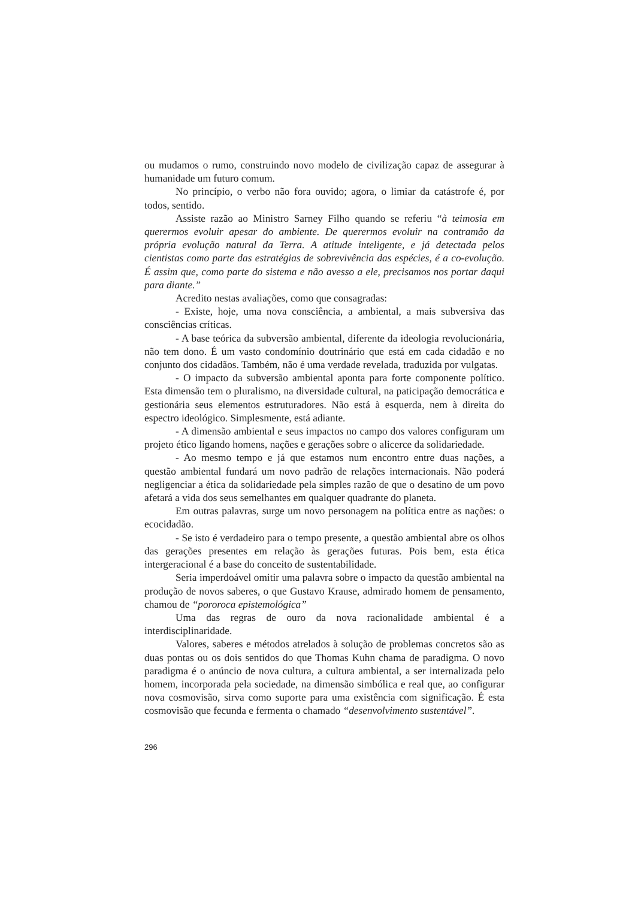ou mudamos o rumo, construindo novo modelo de civilização capaz de assegurar à humanidade um futuro comum.
No princípio, o verbo não fora ouvido; agora, o limiar da catástrofe é, por todos, sentido.
Assiste razão ao Ministro Sarney Filho quando se referiu “à teimosia em querermos evoluir apesar do ambiente. De querermos evoluir na contramão da própria evolução natural da Terra. A atitude inteligente, e já detectada pelos cientistas como parte das estratégias de sobrevivência das espécies, é a co-evolução. É assim que, como parte do sistema e não avesso a ele, precisamos nos portar daqui para diante.”
Acredito nestas avaliações, como que consagradas:
- Existe, hoje, uma nova consciência, a ambiental, a mais subversiva das consciências críticas.
- A base teórica da subversão ambiental, diferente da ideologia revolucionária, não tem dono. É um vasto condomínio doutrinário que está em cada cidadão e no conjunto dos cidadãos. Também, não é uma verdade revelada, traduzida por vulgatas.
- O impacto da subversão ambiental aponta para forte componente político. Esta dimensão tem o pluralismo, na diversidade cultural, na paticipação democrática e gestionária seus elementos estruturadores. Não está à esquerda, nem à direita do espectro ideológico. Simplesmente, está adiante.
- A dimensão ambiental e seus impactos no campo dos valores configuram um projeto ético ligando homens, nações e gerações sobre o alicerce da solidariedade.
- Ao mesmo tempo e já que estamos num encontro entre duas nações, a questão ambiental fundará um novo padrão de relações internacionais. Não poderá negligenciar a ética da solidariedade pela simples razão de que o desatino de um povo afetará a vida dos seus semelhantes em qualquer quadrante do planeta.
Em outras palavras, surge um novo personagem na política entre as nações: o ecocidadão.
- Se isto é verdadeiro para o tempo presente, a questão ambiental abre os olhos das gerações presentes em relação às gerações futuras. Pois bem, esta ética intergeracional é a base do conceito de sustentabilidade.
Seria imperdoável omitir uma palavra sobre o impacto da questão ambiental na produção de novos saberes, o que Gustavo Krause, admirado homem de pensamento, chamou de “pororoca epistemológica”
Uma das regras de ouro da nova racionalidade ambiental é a interdisciplinaridade.
Valores, saberes e métodos atrelados à solução de problemas concretos são as duas pontas ou os dois sentidos do que Thomas Kuhn chama de paradigma. O novo paradigma é o anúncio de nova cultura, a cultura ambiental, a ser internalizada pelo homem, incorporada pela sociedade, na dimensão simbólica e real que, ao configurar nova cosmovisão, sirva como suporte para uma existência com significação. É esta cosmovisão que fecunda e fermenta o chamado “desenvolvimento sustentável”.
296